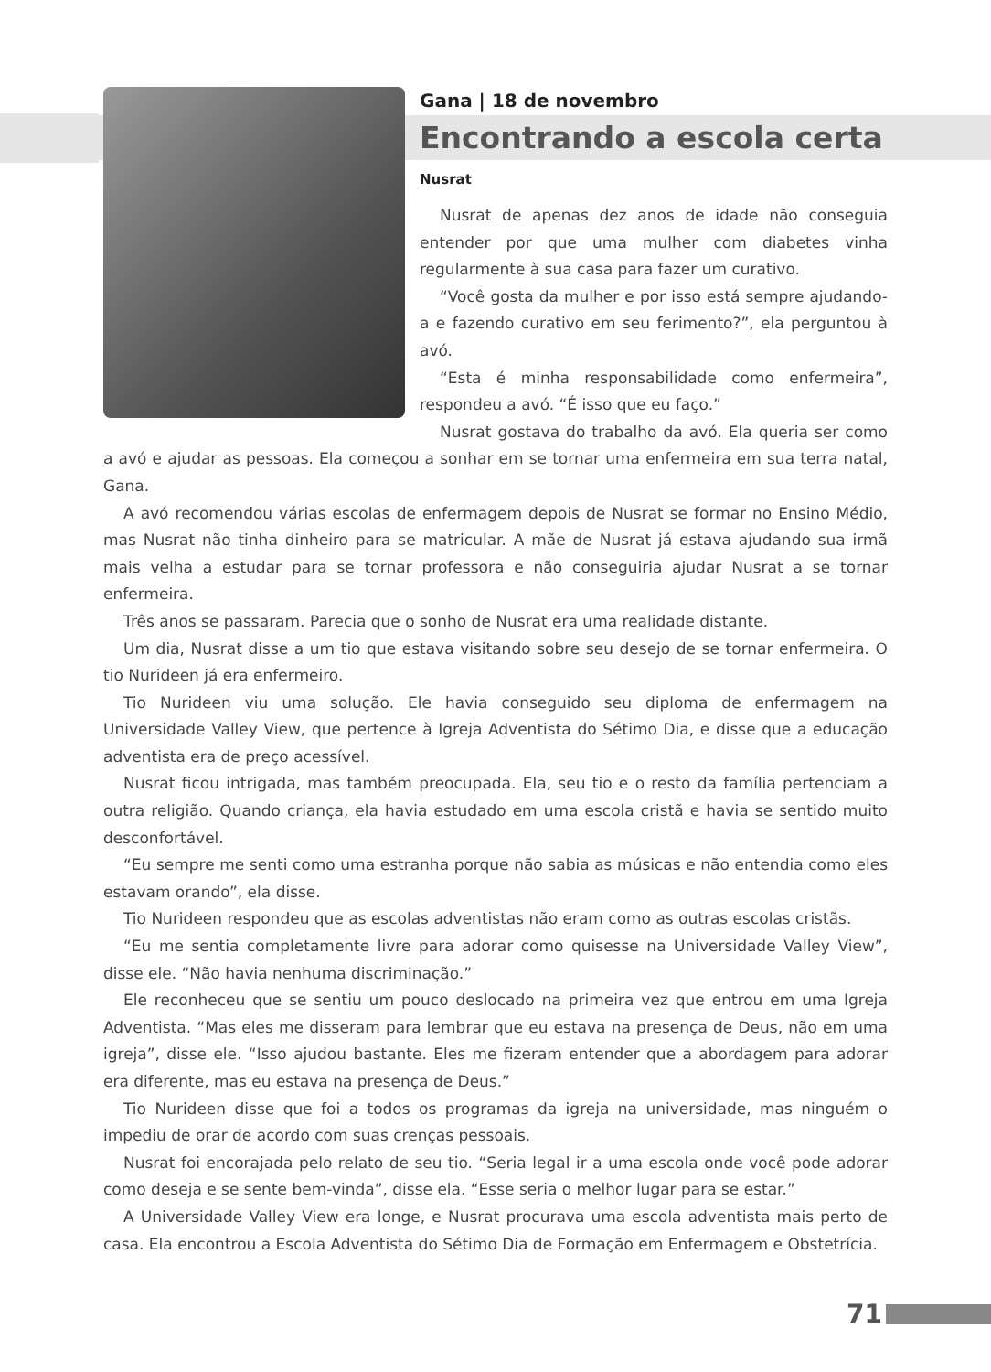Gana | 18 de novembro
Encontrando a escola certa
Nusrat
Nusrat de apenas dez anos de idade não conseguia entender por que uma mulher com diabetes vinha regularmente à sua casa para fazer um curativo.
“Você gosta da mulher e por isso está sempre ajudando-a e fazendo curativo em seu ferimento?”, ela perguntou à avó.
“Esta é minha responsabilidade como enfermeira”, respondeu a avó. “É isso que eu faço.”
Nusrat gostava do trabalho da avó. Ela queria ser como a avó e ajudar as pessoas. Ela começou a sonhar em se tornar uma enfermeira em sua terra natal, Gana.
A avó recomendou várias escolas de enfermagem depois de Nusrat se formar no Ensino Médio, mas Nusrat não tinha dinheiro para se matricular. A mãe de Nusrat já estava ajudando sua irmã mais velha a estudar para se tornar professora e não conseguiria ajudar Nusrat a se tornar enfermeira.
Três anos se passaram. Parecia que o sonho de Nusrat era uma realidade distante.
Um dia, Nusrat disse a um tio que estava visitando sobre seu desejo de se tornar enfermeira. O tio Nurideen já era enfermeiro.
Tio Nurideen viu uma solução. Ele havia conseguido seu diploma de enfermagem na Universidade Valley View, que pertence à Igreja Adventista do Sétimo Dia, e disse que a educação adventista era de preço acessível.
Nusrat ficou intrigada, mas também preocupada. Ela, seu tio e o resto da família pertenciam a outra religião. Quando criança, ela havia estudado em uma escola cristã e havia se sentido muito desconfortável.
“Eu sempre me senti como uma estranha porque não sabia as músicas e não entendia como eles estavam orando”, ela disse.
Tio Nurideen respondeu que as escolas adventistas não eram como as outras escolas cristãs.
“Eu me sentia completamente livre para adorar como quisesse na Universidade Valley View”, disse ele. “Não havia nenhuma discriminação.”
Ele reconheceu que se sentiu um pouco deslocado na primeira vez que entrou em uma Igreja Adventista. “Mas eles me disseram para lembrar que eu estava na presença de Deus, não em uma igreja”, disse ele. “Isso ajudou bastante. Eles me fizeram entender que a abordagem para adorar era diferente, mas eu estava na presença de Deus.”
Tio Nurideen disse que foi a todos os programas da igreja na universidade, mas ninguém o impediu de orar de acordo com suas crenças pessoais.
Nusrat foi encorajada pelo relato de seu tio. “Seria legal ir a uma escola onde você pode adorar como deseja e se sente bem-vinda”, disse ela. “Esse seria o melhor lugar para se estar.”
A Universidade Valley View era longe, e Nusrat procurava uma escola adventista mais perto de casa. Ela encontrou a Escola Adventista do Sétimo Dia de Formação em Enfermagem e Obstetrícia.
71